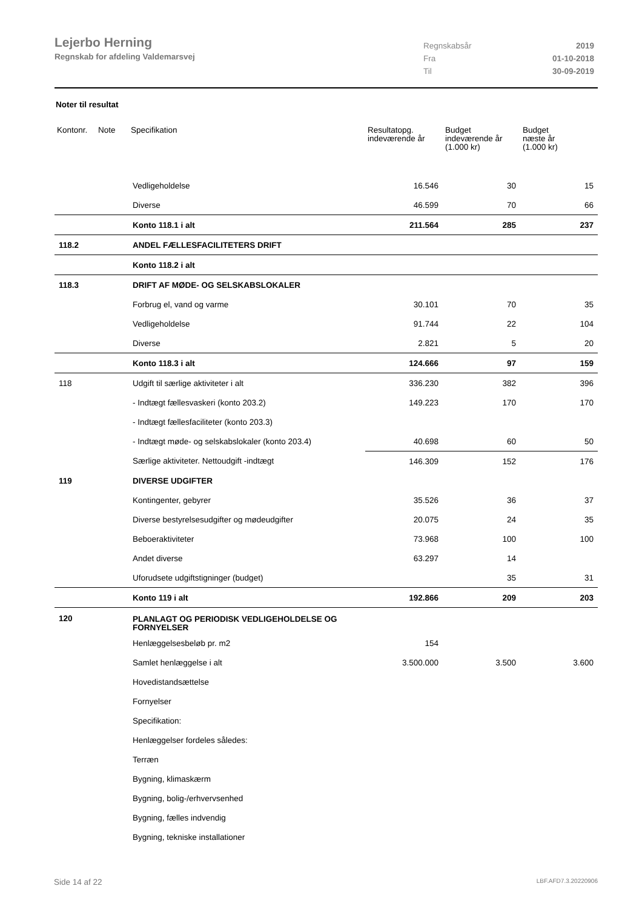Lejerbo Herning
Regnskab for afdeling Valdemarsvej
| Regnskabsår | 2019 |
| Fra | 01-10-2018 |
| Til | 30-09-2019 |
Noter til resultat
| Kontonr. | Note | Specifikation | Resultatopg. indeværende år | Budget indeværende år (1.000 kr) | Budget næste år (1.000 kr) |
| --- | --- | --- | --- | --- | --- |
| | | Vedligeholdelse | 16.546 | 30 | 15 |
| | | Diverse | 46.599 | 70 | 66 |
| | | Konto 118.1 i alt | 211.564 | 285 | 237 |
| 118.2 | | ANDEL FÆLLESFACILITETERS DRIFT | | | |
| | | Konto 118.2 i alt | | | |
| 118.3 | | DRIFT AF MØDE- OG SELSKABSLOKALER | | | |
| | | Forbrug el, vand og varme | 30.101 | 70 | 35 |
| | | Vedligeholdelse | 91.744 | 22 | 104 |
| | | Diverse | 2.821 | 5 | 20 |
| | | Konto 118.3 i alt | 124.666 | 97 | 159 |
| 118 | | Udgift til særlige aktiviteter i alt | 336.230 | 382 | 396 |
| | | - Indtægt fællesvaskeri (konto 203.2) | 149.223 | 170 | 170 |
| | | - Indtægt fællesfaciliteter (konto 203.3) | | | |
| | | - Indtægt møde- og selskabslokaler (konto 203.4) | 40.698 | 60 | 50 |
| | | Særlige aktiviteter. Nettoudgift -indtægt | 146.309 | 152 | 176 |
| 119 | | DIVERSE UDGIFTER | | | |
| | | Kontingenter, gebyrer | 35.526 | 36 | 37 |
| | | Diverse bestyrelsesudgifter og mødeudgifter | 20.075 | 24 | 35 |
| | | Beboeraktiviteter | 73.968 | 100 | 100 |
| | | Andet diverse | 63.297 | 14 | |
| | | Uforudsete udgiftstigninger (budget) | | 35 | 31 |
| | | Konto 119 i alt | 192.866 | 209 | 203 |
| 120 | | PLANLAGT OG PERIODISK VEDLIGEHOLDELSE OG FORNYELSER | | | |
| | | Henlæggelsesbeløb pr. m2 | 154 | | |
| | | Samlet henlæggelse i alt | 3.500.000 | 3.500 | 3.600 |
| | | Hovedistandsættelse | | | |
| | | Fornyelser | | | |
| | | Specifikation: | | | |
| | | Henlæggelser fordeles således: | | | |
| | | Terræn | | | |
| | | Bygning, klimaskærm | | | |
| | | Bygning, bolig-/erhvervsenhed | | | |
| | | Bygning, fælles indvendig | | | |
| | | Bygning, tekniske installationer | | | |
Side 14 af 22 LBF.AFD7.3.20220906